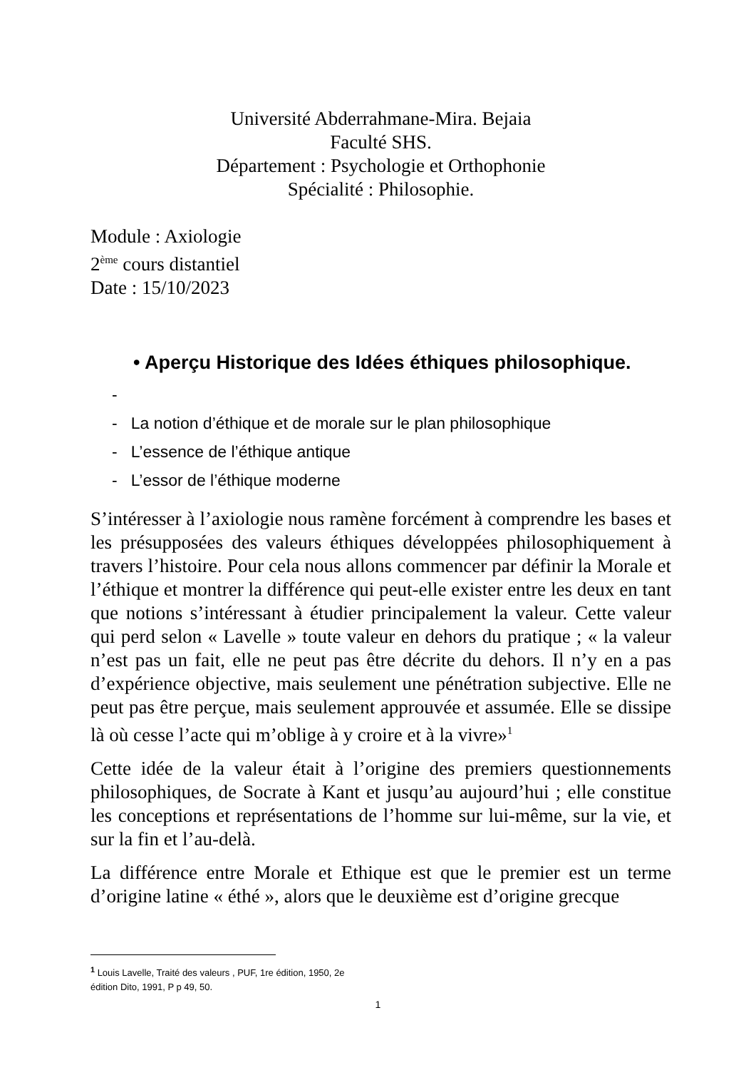Université Abderrahmane-Mira. Bejaia
Faculté SHS.
Département : Psychologie et Orthophonie
Spécialité : Philosophie.
Module : Axiologie
2<sup>ème</sup> cours distantiel
Date : 15/10/2023
• Aperçu Historique des Idées éthiques philosophique.
-
- La notion d’éthique et de morale sur le plan philosophique
- L’essence de l’éthique antique
- L’essor de l’éthique moderne
S’intéresser à l’axiologie nous ramène forcément à comprendre les bases et les présupposées des valeurs éthiques développées philosophiquement à travers l’histoire. Pour cela nous allons commencer par définir la Morale et l’éthique et montrer la différence qui peut-elle exister entre les deux en tant que notions s’intéressant à étudier principalement la valeur. Cette valeur qui perd selon « Lavelle » toute valeur en dehors du pratique ; « la valeur n’est pas un fait, elle ne peut pas être décrite du dehors. Il n’y en a pas d’expérience objective, mais seulement une pénétration subjective. Elle ne peut pas être perçue, mais seulement approuvée et assumée. Elle se dissipe là où cesse l’acte qui m’oblige à y croire et à la vivre»<sup>1</sup>
Cette idée de la valeur était à l’origine des premiers questionnements philosophiques, de Socrate à Kant et jusqu’au aujourd’hui ; elle constitue les conceptions et représentations de l’homme sur lui-même, sur la vie, et sur la fin et l’au-delà.
La différence entre Morale et Ethique est que le premier est un terme d’origine latine « éthé », alors que le deuxième est d’origine grecque
<sup>1</sup> Louis Lavelle, Traité des valeurs , PUF, 1re édition, 1950, 2e
édition Dito, 1991, P p 49, 50.
1